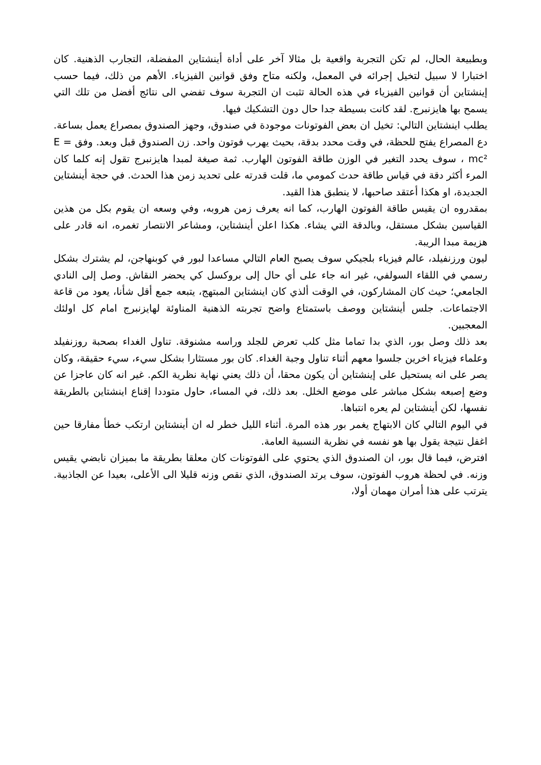وبطبيعة الحال، لم تكن التجربة واقعية بل مثالا آخر على أداة أينشتاين المفضلة، التجارب الذهنية. كان اختبارا لا سبيل لتخيل إجرائه في المعمل، ولكنه متاح وفق قوانين الفيزياء. الأهم من ذلك، فيما حسب إينشتاين أن قوانين الفيزياء في هذه الحالة تثبت ان التجربة سوف تفضي الى نتائج أفضل من تلك التي يسمح بها هايزنبرج. لقد كانت بسيطة جدا حال دون التشكيك فيها.
يطلب اينشتاين التالي: تخيل ان بعض الفوتونات موجودة في صندوق، وجهز الصندوق بمصراع يعمل بساعة. دع المصراع يفتح للحظة، في وقت محدد بدقة، بحيث يهرب فوتون واحد. زن الصندوق قبل وبعد. وفق E = mc² ، سوف يحدد التغير في الوزن طاقة الفوتون الهارب. ثمة صيغة لمبدا هايزنبرج تقول إنه كلما كان المرء أكثر دقة في قياس طاقة حدث كمومي ما، قلت قدرته على تحديد زمن هذا الحدث. في حجة أينشتاين الجديدة، او هكذا أعتقد صاحبها، لا ينطبق هذا القيد.
بمقدروه ان يقيس طاقة الفوتون الهارب، كما انه يعرف زمن هروبه، وفي وسعه ان يقوم بكل من هذين القياسين بشكل مستقل، وبالدقة التي يشاء. هكذا اعلن أينشتاين، ومشاعر الانتصار تغمره، انه قادر على هزيمة مبدا الريبة.
ليون ورزنفيلد، عالم فيزياء بلجيكي سوف يصبح العام التالي مساعدا لبور في كوبنهاجن، لم يشترك بشكل رسمي في اللقاء السولفي، غير انه جاء على أي حال إلى بروكسل كي يحضر النقاش. وصل إلى النادي الجامعي؛ حيث كان المشاركون، في الوقت ألذي كان اينشتاين المبتهج، يتبعه جمع أقل شأنا، يعود من قاعة الاجتماعات. جلس أينشتاين ووصف باستمتاع واضح تجربته الذهنية المناوئة لهايزنبرج امام كل اولئك المعجبين.
بعد ذلك وصل بور، الذي بدا تماما مثل كلب تعرض للجلد وراسه مشنوقة. تناول الغداء بصحبة روزنفيلد وعلماء فيزياء اخرين جلسوا معهم أثناء تناول وجبة الغداء. كان بور مستثارا بشكل سيء، سيء حقيقة، وكان يصر على انه يستحيل على إينشتاين أن يكون محقا، أن ذلك يعني نهاية نظرية الكم. غير انه كان عاجزا عن وضع إصبعه بشكل مباشر على موضع الخلل. بعد ذلك، في المساء، حاول متوددا إقناع اينشتاين بالطريقة نفسها، لكن أينشتاين لم يعره انتباها.
في اليوم التالي كان الابتهاج يغمر بور هذه المرة. أثناء الليل خطر له ان أينشتاين ارتكب خطأ مفارقا حين اغفل نتيجة يقول بها هو نفسه في نظرية النسبية العامة.
افترض، فيما قال بور، ان الصندوق الذي يحتوي على الفوتونات كان معلقا بطريقة ما بميزان نابضي يقيس وزنه. في لحظة هروب الفوتون، سوف يرتد الصندوق، الذي نقص وزنه قليلا الى الأعلى، بعيدا عن الجاذبية. يترتب على هذا أمران مهمان أولا،